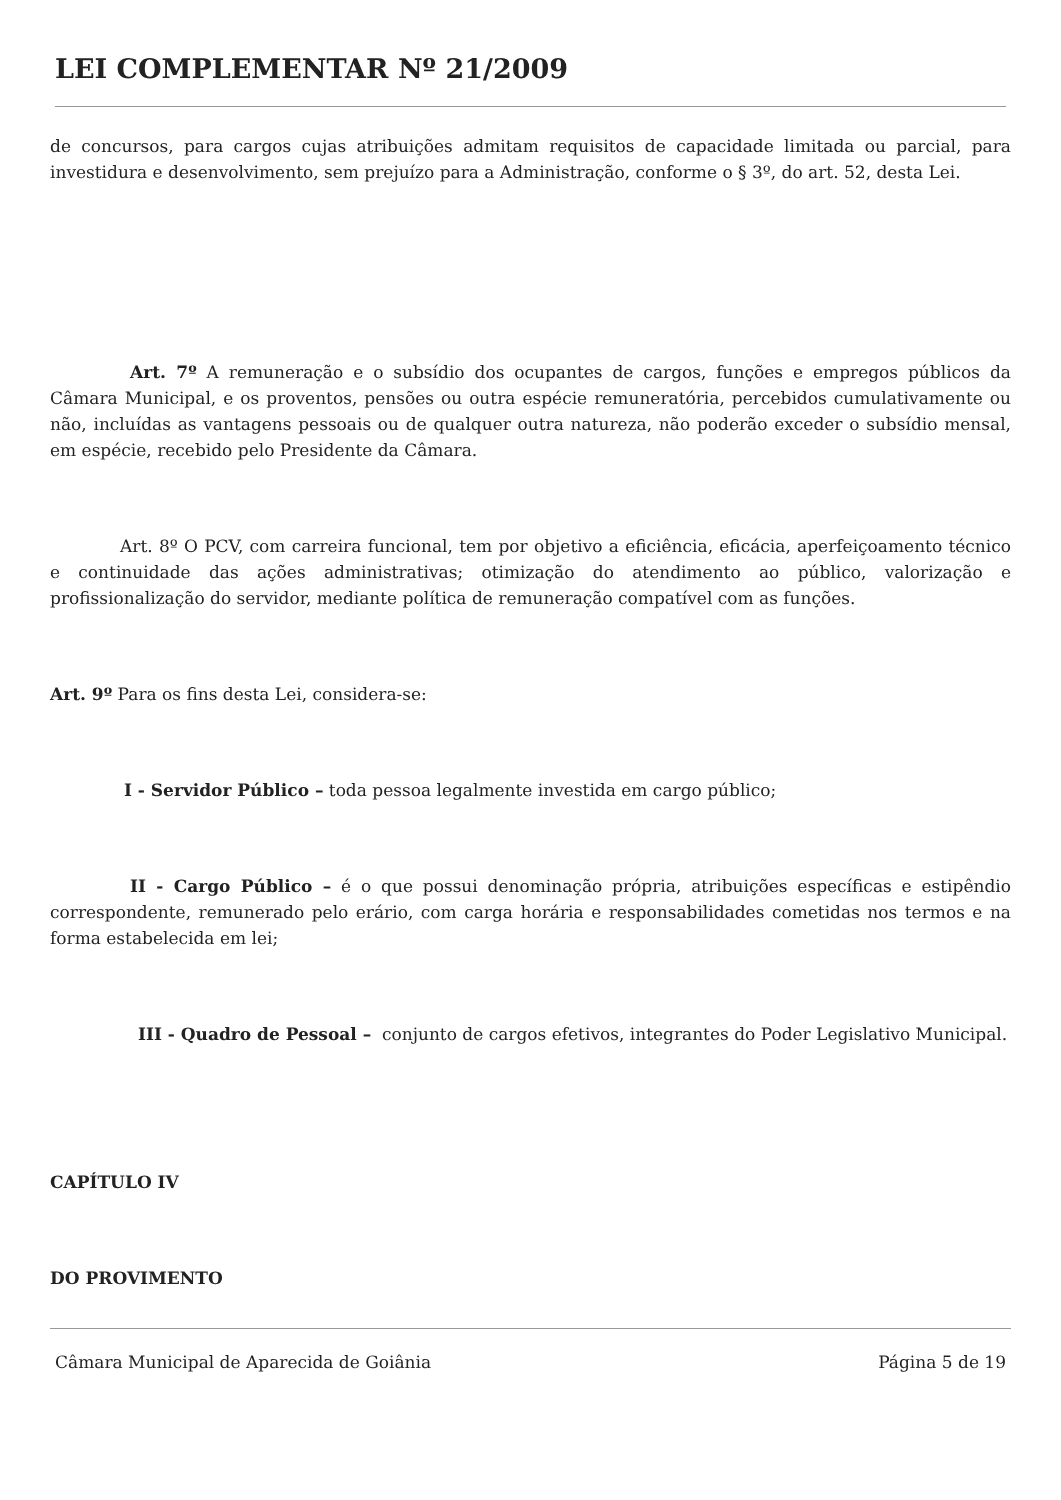LEI COMPLEMENTAR Nº 21/2009
de concursos, para cargos cujas atribuições admitam requisitos de capacidade limitada ou parcial, para investidura e desenvolvimento, sem prejuízo para a Administração, conforme o § 3º, do art. 52, desta Lei.
Art. 7º A remuneração e o subsídio dos ocupantes de cargos, funções e empregos públicos da Câmara Municipal, e os proventos, pensões ou outra espécie remuneratória, percebidos cumulativamente ou não, incluídas as vantagens pessoais ou de qualquer outra natureza, não poderão exceder o subsídio mensal, em espécie, recebido pelo Presidente da Câmara.
Art. 8º O PCV, com carreira funcional, tem por objetivo a eficiência, eficácia, aperfeiçoamento técnico e continuidade das ações administrativas; otimização do atendimento ao público, valorização e profissionalização do servidor, mediante política de remuneração compatível com as funções.
Art. 9º Para os fins desta Lei, considera-se:
I - Servidor Público – toda pessoa legalmente investida em cargo público;
II - Cargo Público – é o que possui denominação própria, atribuições específicas e estipêndio correspondente, remunerado pelo erário, com carga horária e responsabilidades cometidas nos termos e na forma estabelecida em lei;
III - Quadro de Pessoal – conjunto de cargos efetivos, integrantes do Poder Legislativo Municipal.
CAPÍTULO IV
DO PROVIMENTO
Câmara Municipal de Aparecida de Goiânia Página 5 de 19